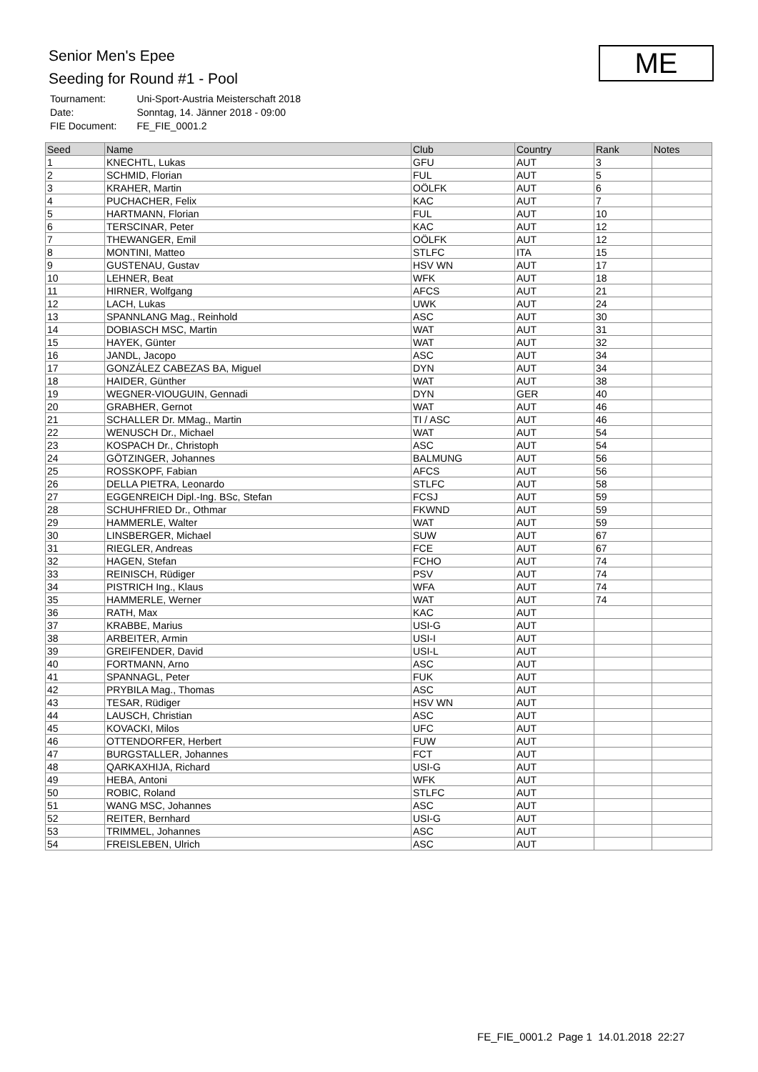Senior Men's Epee
Seeding for Round #1 - Pool
| Tournament: | Uni-Sport-Austria Meisterschaft 2018 |
| Date: | Sonntag, 14. Jänner 2018 - 09:00 |
| FIE Document: | FE_FIE_0001.2 |
ME
| Seed | Name | Club | Country | Rank | Notes |
| --- | --- | --- | --- | --- | --- |
| 1 | KNECHTL, Lukas | GFU | AUT | 3 | |
| 2 | SCHMID, Florian | FUL | AUT | 5 | |
| 3 | KRAHER, Martin | OÖLFK | AUT | 6 | |
| 4 | PUCHACHER, Felix | KAC | AUT | 7 | |
| 5 | HARTMANN, Florian | FUL | AUT | 10 | |
| 6 | TERSCINAR, Peter | KAC | AUT | 12 | |
| 7 | THEWANGER, Emil | OÖLFK | AUT | 12 | |
| 8 | MONTINI, Matteo | STLFC | ITA | 15 | |
| 9 | GUSTENAU, Gustav | HSV WN | AUT | 17 | |
| 10 | LEHNER, Beat | WFK | AUT | 18 | |
| 11 | HIRNER, Wolfgang | AFCS | AUT | 21 | |
| 12 | LACH, Lukas | UWK | AUT | 24 | |
| 13 | SPANNLANG Mag., Reinhold | ASC | AUT | 30 | |
| 14 | DOBIASCH MSC, Martin | WAT | AUT | 31 | |
| 15 | HAYEK, Günter | WAT | AUT | 32 | |
| 16 | JANDL, Jacopo | ASC | AUT | 34 | |
| 17 | GONZÁLEZ CABEZAS BA, Miguel | DYN | AUT | 34 | |
| 18 | HAIDER, Günther | WAT | AUT | 38 | |
| 19 | WEGNER-VIOUGUIN, Gennadi | DYN | GER | 40 | |
| 20 | GRABHER, Gernot | WAT | AUT | 46 | |
| 21 | SCHALLER Dr. MMag., Martin | TI / ASC | AUT | 46 | |
| 22 | WENUSCH Dr., Michael | WAT | AUT | 54 | |
| 23 | KOSPACH Dr., Christoph | ASC | AUT | 54 | |
| 24 | GÖTZINGER, Johannes | BALMUNG | AUT | 56 | |
| 25 | ROSSKOPF, Fabian | AFCS | AUT | 56 | |
| 26 | DELLA PIETRA, Leonardo | STLFC | AUT | 58 | |
| 27 | EGGENREICH Dipl.-Ing. BSc, Stefan | FCSJ | AUT | 59 | |
| 28 | SCHUHFRIED Dr., Othmar | FKWND | AUT | 59 | |
| 29 | HAMMERLE, Walter | WAT | AUT | 59 | |
| 30 | LINSBERGER, Michael | SUW | AUT | 67 | |
| 31 | RIEGLER, Andreas | FCE | AUT | 67 | |
| 32 | HAGEN, Stefan | FCHO | AUT | 74 | |
| 33 | REINISCH, Rüdiger | PSV | AUT | 74 | |
| 34 | PISTRICH Ing., Klaus | WFA | AUT | 74 | |
| 35 | HAMMERLE, Werner | WAT | AUT | 74 | |
| 36 | RATH, Max | KAC | AUT | | |
| 37 | KRABBE, Marius | USI-G | AUT | | |
| 38 | ARBEITER, Armin | USI-I | AUT | | |
| 39 | GREIFENDER, David | USI-L | AUT | | |
| 40 | FORTMANN, Arno | ASC | AUT | | |
| 41 | SPANNAGL, Peter | FUK | AUT | | |
| 42 | PRYBILA Mag., Thomas | ASC | AUT | | |
| 43 | TESAR, Rüdiger | HSV WN | AUT | | |
| 44 | LAUSCH, Christian | ASC | AUT | | |
| 45 | KOVACKI, Milos | UFC | AUT | | |
| 46 | OTTENDORFER, Herbert | FUW | AUT | | |
| 47 | BURGSTALLER, Johannes | FCT | AUT | | |
| 48 | QARKAXHIJA, Richard | USI-G | AUT | | |
| 49 | HEBA, Antoni | WFK | AUT | | |
| 50 | ROBIC, Roland | STLFC | AUT | | |
| 51 | WANG MSC, Johannes | ASC | AUT | | |
| 52 | REITER, Bernhard | USI-G | AUT | | |
| 53 | TRIMMEL, Johannes | ASC | AUT | | |
| 54 | FREISLEBEN, Ulrich | ASC | AUT | | |
FE_FIE_0001.2 Page 1 14.01.2018 22:27